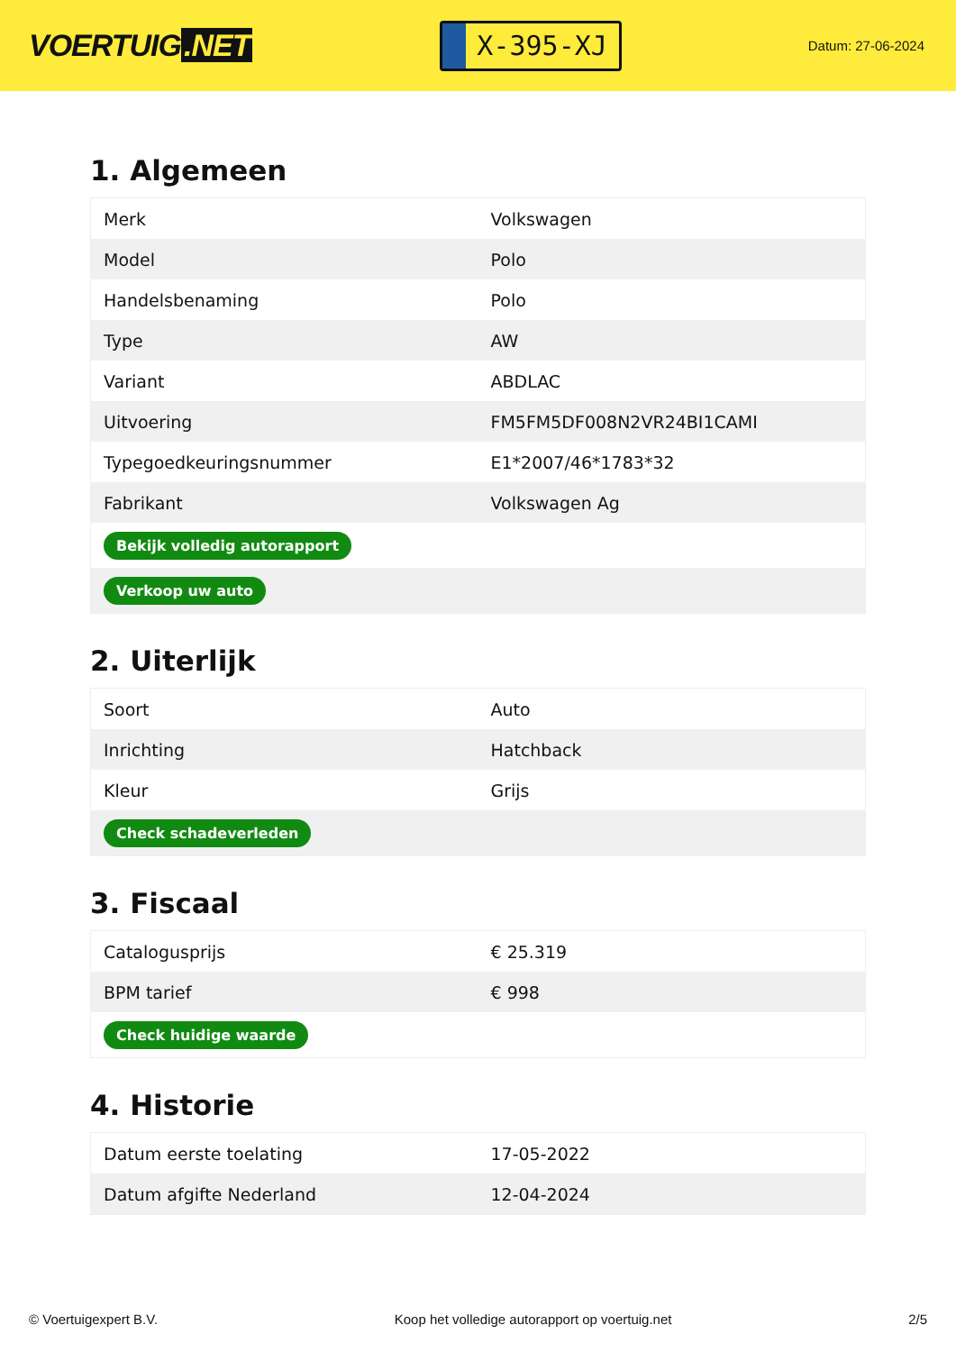VOERTUIG.NET
X-395-XJ
Datum: 27-06-2024
1. Algemeen
| Merk | Volkswagen |
| Model | Polo |
| Handelsbenaming | Polo |
| Type | AW |
| Variant | ABDLAC |
| Uitvoering | FM5FM5DF008N2VR24BI1CAMI |
| Typegoedkeuringsnummer | E1*2007/46*1783*32 |
| Fabrikant | Volkswagen Ag |
| Bekijk volledig autorapport | |
| Verkoop uw auto | |
2. Uiterlijk
| Soort | Auto |
| Inrichting | Hatchback |
| Kleur | Grijs |
| Check schadeverleden | |
3. Fiscaal
| Catalogusprijs | € 25.319 |
| BPM tarief | € 998 |
| Check huidige waarde | |
4. Historie
| Datum eerste toelating | 17-05-2022 |
| Datum afgifte Nederland | 12-04-2024 |
© Voertuigexpert B.V. Koop het volledige autorapport op voertuig.net 2/5